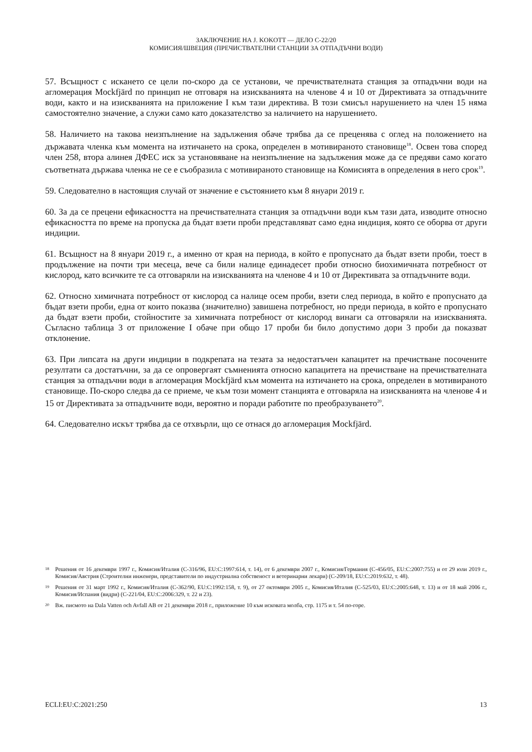ЗАКЛЮЧЕНИЕ НА J. KOKOTT — ДЕЛО C-22/20
КОМИСИЯ/ШВЕЦИЯ (ПРЕЧИСТВАТЕЛНИ СТАНЦИИ ЗА ОТПАДЪЧНИ ВОДИ)
57. Всъщност с искането се цели по-скоро да се установи, че пречиствателната станция за отпадъчни води на агломерация Mockfjärd по принцип не отговаря на изискванията на членове 4 и 10 от Директивата за отпадъчните води, както и на изискванията на приложение I към тази директива. В този смисъл нарушението на член 15 няма самостоятелно значение, а служи само като доказателство за наличието на нарушението.
58. Наличието на такова неизпълнение на задължения обаче трябва да се преценява с оглед на положението на държавата членка към момента на изтичането на срока, определен в мотивираното становище<sup>18</sup>. Освен това според член 258, втора алинея ДФЕС иск за установяване на неизпълнение на задължения може да се предяви само когато съответната държава членка не се е съобразила с мотивираното становище на Комисията в определения в него срок<sup>19</sup>.
59. Следователно в настоящия случай от значение е състоянието към 8 януари 2019 г.
60. За да се прецени ефикасността на пречиствателната станция за отпадъчни води към тази дата, изводите относно ефикасността по време на пропуска да бъдат взети проби представляват само една индиция, която се оборва от други индиции.
61. Всъщност на 8 януари 2019 г., а именно от края на периода, в който е пропуснато да бъдат взети проби, тоест в продължение на почти три месеца, вече са били налице единадесет проби относно биохимичната потребност от кислород, като всичките те са отговаряли на изискванията на членове 4 и 10 от Директивата за отпадъчните води.
62. Относно химичната потребност от кислород са налице осем проби, взети след периода, в който е пропуснато да бъдат взети проби, една от които показва (значително) завишена потребност, но преди периода, в който е пропуснато да бъдат взети проби, стойностите за химичната потребност от кислород винаги са отговаряли на изискванията. Съгласно таблица 3 от приложение I обаче при общо 17 проби би било допустимо дори 3 проби да показват отклонение.
63. При липсата на други индиции в подкрепата на тезата за недостатъчен капацитет на пречистване посочените резултати са достатъчни, за да се опровергаят съмненията относно капацитета на пречистване на пречиствателната станция за отпадъчни води в агломерация Mockfjärd към момента на изтичането на срока, определен в мотивираното становище. По-скоро следва да се приеме, че към този момент станцията е отговаряла на изискванията на членове 4 и 15 от Директивата за отпадъчните води, вероятно и поради работите по преобразуването<sup>20</sup>.
64. Следователно искът трябва да се отхвърли, що се отнася до агломерация Mockfjärd.
18 Решения от 16 декември 1997 г., Комисия/Италия (C-316/96, EU:C:1997:614, т. 14), от 6 декември 2007 г., Комисия/Германия (C-456/05, EU:C:2007:755) и от 29 юли 2019 г., Комисия/Австрия (Строителни инженери, представители по индустриална собственост и ветеринарни лекари) (C-209/18, EU:C:2019:632, т. 48).
19 Решения от 31 март 1992 г., Комисия/Италия (C-362/90, EU:C:1992:158, т. 9), от 27 октомври 2005 г., Комисия/Италия (C-525/03, EU:C:2005:648, т. 13) и от 18 май 2006 г., Комисия/Испания (видри) (C-221/04, EU:C:2006:329, т. 22 и 23).
20 Вж. писмото на Dala Vatten och Avfall AB от 21 декември 2018 г., приложение 10 към исковата молба, стр. 1175 и т. 54 по-горе.
ECLI:EU:C:2021:250 13